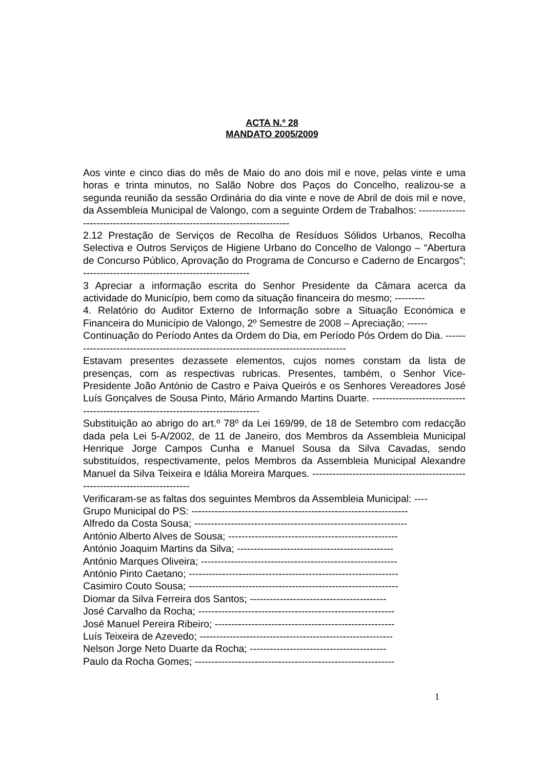ACTA N.º 28
MANDATO 2005/2009
Aos vinte e cinco dias do mês de Maio do ano dois mil e nove, pelas vinte e uma horas e trinta minutos, no Salão Nobre dos Paços do Concelho, realizou-se a segunda reunião da sessão Ordinária do dia vinte e nove de Abril de dois mil e nove, da Assembleia Municipal de Valongo, com a seguinte Ordem de Trabalhos: ----------------------------------------------------------------------------
2.12 Prestação de Serviços de Recolha de Resíduos Sólidos Urbanos, Recolha Selectiva e Outros Serviços de Higiene Urbano do Concelho de Valongo – “Abertura de Concurso Público, Aprovação do Programa de Concurso e Caderno de Encargos”; --------------------------------------------------
3 Apreciar a informação escrita do Senhor Presidente da Câmara acerca da actividade do Município, bem como da situação financeira do mesmo; ---------
4. Relatório do Auditor Externo de Informação sobre a Situação Económica e Financeira do Município de Valongo, 2º Semestre de 2008 – Apreciação; ------
Continuação do Período Antes da Ordem do Dia, em Período Pós Ordem do Dia. -------------------------------------------------------------------------------------
Estavam presentes dezassete elementos, cujos nomes constam da lista de presenças, com as respectivas rubricas. Presentes, também, o Senhor Vice-Presidente João António de Castro e Paiva Queirós e os Senhores Vereadores José Luís Gonçalves de Sousa Pinto, Mário Armando Martins Duarte. ---------------------------------------------------------------------------------
Substituição ao abrigo do art.º 78º da Lei 169/99, de 18 de Setembro com redacção dada pela Lei 5-A/2002, de 11 de Janeiro, dos Membros da Assembleia Municipal Henrique Jorge Campos Cunha e Manuel Sousa da Silva Cavadas, sendo substituídos, respectivamente, pelos Membros da Assembleia Municipal Alexandre Manuel da Silva Teixeira e Idália Moreira Marques. ------------------------------------------------------------------------------
Verificaram-se as faltas dos seguintes Membros da Assembleia Municipal: ----
Grupo Municipal do PS: -----------------------------------------------------------------
Alfredo da Costa Sousa; ----------------------------------------------------------------
António Alberto Alves de Sousa; ---------------------------------------------------
António Joaquim Martins da Silva; -----------------------------------------------
António Marques Oliveira; -----------------------------------------------------------
António Pinto Caetano; ---------------------------------------------------------------
Casimiro Couto Sousa; ---------------------------------------------------------------
Diomar da Silva Ferreira dos Santos; -----------------------------------------
José Carvalho da Rocha; -----------------------------------------------------------
José Manuel Pereira Ribeiro; ------------------------------------------------------
Luís Teixeira de Azevedo; ----------------------------------------------------------
Nelson Jorge Neto Duarte da Rocha; -----------------------------------------
Paulo da Rocha Gomes; ------------------------------------------------------------
1